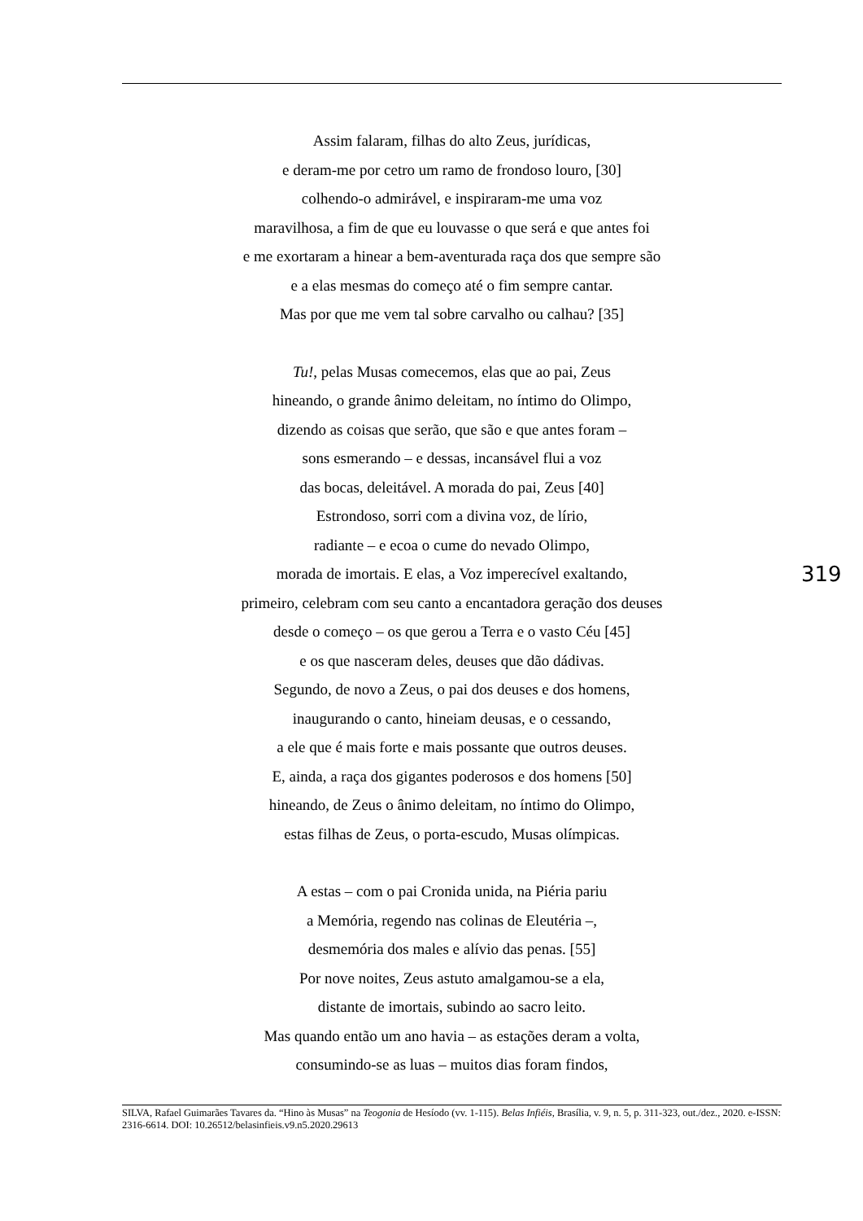Assim falaram, filhas do alto Zeus, jurídicas,
e deram-me por cetro um ramo de frondoso louro, [30]
colhendo-o admirável, e inspiraram-me uma voz
maravilhosa, a fim de que eu louvasse o que será e que antes foi
e me exortaram a hinear a bem-aventurada raça dos que sempre são
e a elas mesmas do começo até o fim sempre cantar.
Mas por que me vem tal sobre carvalho ou calhau? [35]
Tu!, pelas Musas comecemos, elas que ao pai, Zeus
hineando, o grande ânimo deleitam, no íntimo do Olimpo,
dizendo as coisas que serão, que são e que antes foram –
sons esmerando – e dessas, incansável flui a voz
das bocas, deleitável. A morada do pai, Zeus [40]
Estrondoso, sorri com a divina voz, de lírio,
radiante – e ecoa o cume do nevado Olimpo,
morada de imortais. E elas, a Voz imperecível exaltando,
primeiro, celebram com seu canto a encantadora geração dos deuses
desde o começo – os que gerou a Terra e o vasto Céu [45]
e os que nasceram deles, deuses que dão dádivas.
Segundo, de novo a Zeus, o pai dos deuses e dos homens,
inaugurando o canto, hineiam deusas, e o cessando,
a ele que é mais forte e mais possante que outros deuses.
E, ainda, a raça dos gigantes poderosos e dos homens [50]
hineando, de Zeus o ânimo deleitam, no íntimo do Olimpo,
estas filhas de Zeus, o porta-escudo, Musas olímpicas.
A estas – com o pai Cronida unida, na Piéria pariu
a Memória, regendo nas colinas de Eleutéria –,
desmemória dos males e alívio das penas. [55]
Por nove noites, Zeus astuto amalgamou-se a ela,
distante de imortais, subindo ao sacro leito.
Mas quando então um ano havia – as estações deram a volta,
consumindo-se as luas – muitos dias foram findos,
319
SILVA, Rafael Guimarães Tavares da. “Hino às Musas” na Teogonia de Hesíodo (vv. 1-115). Belas Infiéis, Brasília, v. 9, n. 5, p. 311-323, out./dez., 2020. e-ISSN: 2316-6614. DOI: 10.26512/belasinfieis.v9.n5.2020.29613